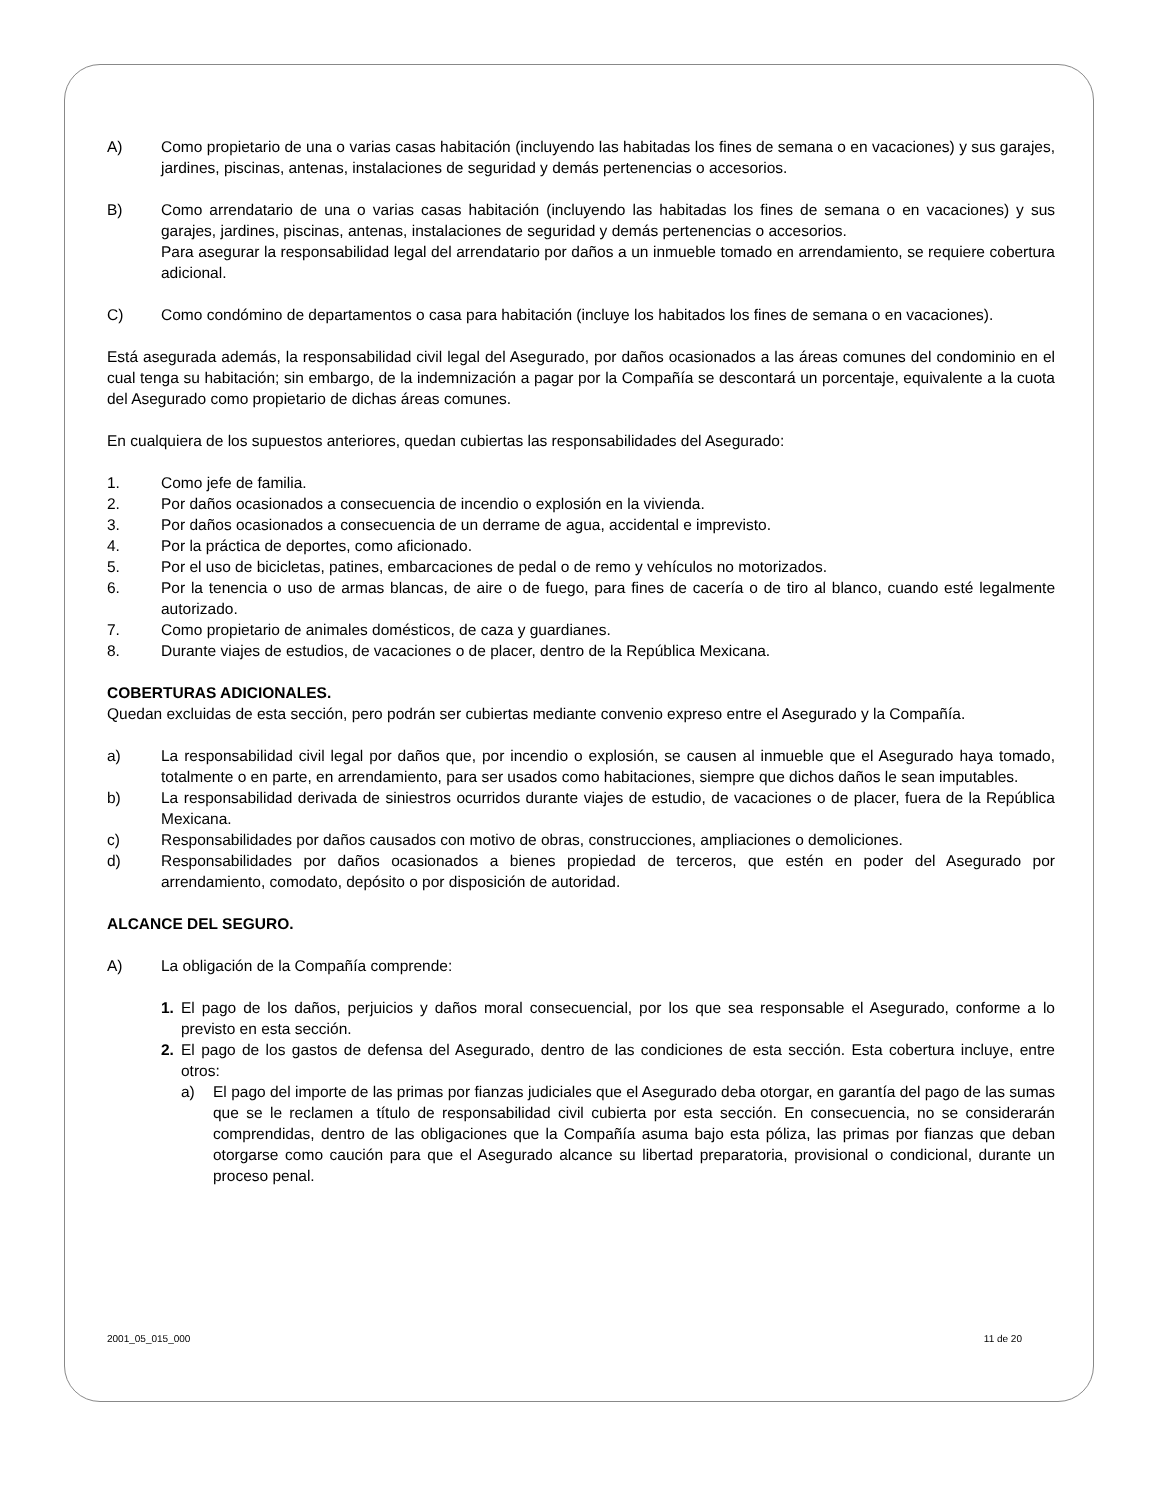A) Como propietario de una o varias casas habitación (incluyendo las habitadas los fines de semana o en vacaciones) y sus garajes, jardines, piscinas, antenas, instalaciones de seguridad y demás pertenencias o accesorios.
B) Como arrendatario de una o varias casas habitación (incluyendo las habitadas los fines de semana o en vacaciones) y sus garajes, jardines, piscinas, antenas, instalaciones de seguridad y demás pertenencias o accesorios.
Para asegurar la responsabilidad legal del arrendatario por daños a un inmueble tomado en arrendamiento, se requiere cobertura adicional.
C) Como condómino de departamentos o casa para habitación (incluye los habitados los fines de semana o en vacaciones).
Está asegurada además, la responsabilidad civil legal del Asegurado, por daños ocasionados a las áreas comunes del condominio en el cual tenga su habitación; sin embargo, de la indemnización a pagar por la Compañía se descontará un porcentaje, equivalente a la cuota del Asegurado como propietario de dichas áreas comunes.
En cualquiera de los supuestos anteriores, quedan cubiertas las responsabilidades del Asegurado:
1. Como jefe de familia.
2. Por daños ocasionados a consecuencia de incendio o explosión en la vivienda.
3. Por daños ocasionados a consecuencia de un derrame de agua, accidental e imprevisto.
4. Por la práctica de deportes, como aficionado.
5. Por el uso de bicicletas, patines, embarcaciones de pedal o de remo y vehículos no motorizados.
6. Por la tenencia o uso de armas blancas, de aire o de fuego, para fines de cacería o de tiro al blanco, cuando esté legalmente autorizado.
7. Como propietario de animales domésticos, de caza y guardianes.
8. Durante viajes de estudios, de vacaciones o de placer, dentro de la República Mexicana.
COBERTURAS ADICIONALES.
Quedan excluidas de esta sección, pero podrán ser cubiertas mediante convenio expreso entre el Asegurado y la Compañía.
a) La responsabilidad civil legal por daños que, por incendio o explosión, se causen al inmueble que el Asegurado haya tomado, totalmente o en parte, en arrendamiento, para ser usados como habitaciones, siempre que dichos daños le sean imputables.
b) La responsabilidad derivada de siniestros ocurridos durante viajes de estudio, de vacaciones o de placer, fuera de la República Mexicana.
c) Responsabilidades por daños causados con motivo de obras, construcciones, ampliaciones o demoliciones.
d) Responsabilidades por daños ocasionados a bienes propiedad de terceros, que estén en poder del Asegurado por arrendamiento, comodato, depósito o por disposición de autoridad.
ALCANCE DEL SEGURO.
A) La obligación de la Compañía comprende:
1. El pago de los daños, perjuicios y daños moral consecuencial, por los que sea responsable el Asegurado, conforme a lo previsto en esta sección.
2. El pago de los gastos de defensa del Asegurado, dentro de las condiciones de esta sección. Esta cobertura incluye, entre otros:
a) El pago del importe de las primas por fianzas judiciales que el Asegurado deba otorgar, en garantía del pago de las sumas que se le reclamen a título de responsabilidad civil cubierta por esta sección. En consecuencia, no se considerarán comprendidas, dentro de las obligaciones que la Compañía asuma bajo esta póliza, las primas por fianzas que deban otorgarse como caución para que el Asegurado alcance su libertad preparatoria, provisional o condicional, durante un proceso penal.
2001_05_015_000 11 de 20